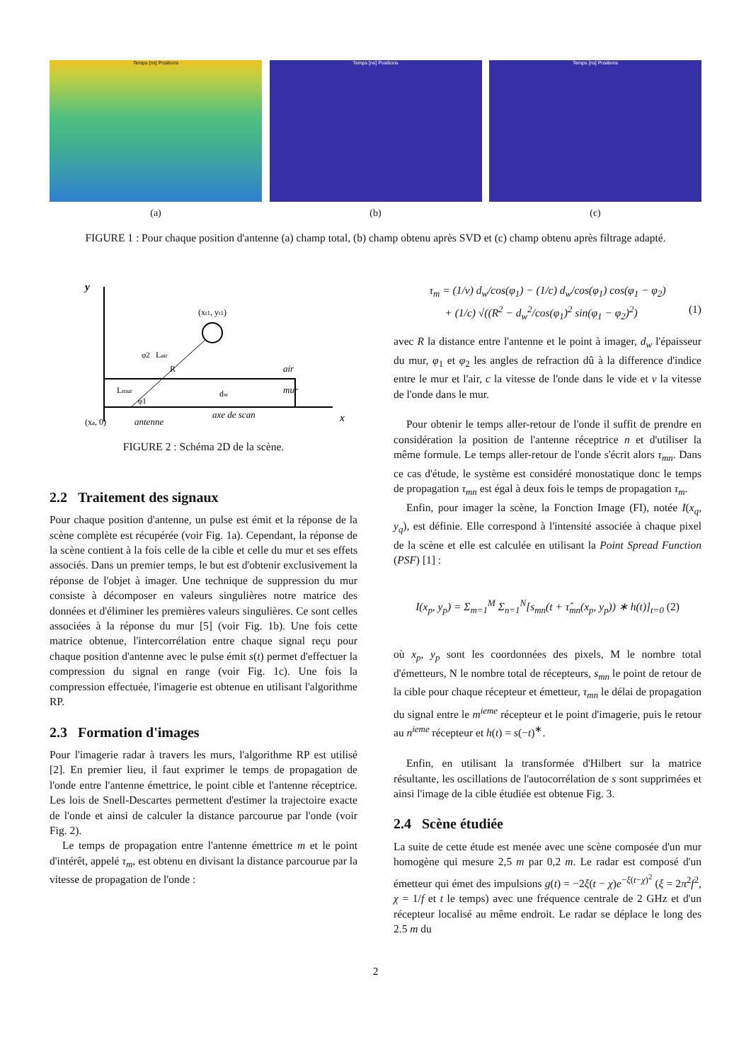Temps [ns] Positions
(a)
Temps [ns] Positions
(b)
Temps [ns] Positions
(c)
FIGURE 1 : Pour chaque position d'antenne (a) champ total, (b) champ obtenu après SVD et (c) champ obtenu après filtrage adapté.
y
x
(xt1, yt1)
Lair
R
air
mur
Lmur
dw
φ2
φ1
(xa, 0)
antenne
axe de scan
FIGURE 2 : Schéma 2D de la scène.
2.2 Traitement des signaux
Pour chaque position d'antenne, un pulse est émit et la réponse de la scène complète est récupérée (voir Fig. 1a). Cependant, la réponse de la scène contient à la fois celle de la cible et celle du mur et ses effets associés. Dans un premier temps, le but est d'obtenir exclusivement la réponse de l'objet à imager. Une technique de suppression du mur consiste à décomposer en valeurs singulières notre matrice des données et d'éliminer les premières valeurs singulières. Ce sont celles associées à la réponse du mur [5] (voir Fig. 1b). Une fois cette matrice obtenue, l'intercorrélation entre chaque signal reçu pour chaque position d'antenne avec le pulse émit s(t) permet d'effectuer la compression du signal en range (voir Fig. 1c). Une fois la compression effectuée, l'imagerie est obtenue en utilisant l'algorithme RP.
2.3 Formation d'images
Pour l'imagerie radar à travers les murs, l'algorithme RP est utilisé [2]. En premier lieu, il faut exprimer le temps de propagation de l'onde entre l'antenne émettrice, le point cible et l'antenne réceptrice. Les lois de Snell-Descartes permettent d'estimer la trajectoire exacte de l'onde et ainsi de calculer la distance parcourue par l'onde (voir Fig. 2).
Le temps de propagation entre l'antenne émettrice m et le point d'intérêt, appelé τ<sub>m</sub>, est obtenu en divisant la distance parcourue par la vitesse de propagation de l'onde :
τ<sub>m</sub> = (1/v) d<sub>w</sub>/cos(φ<sub>1</sub>) − (1/c) d<sub>w</sub>/cos(φ<sub>1</sub>) cos(φ<sub>1</sub> − φ<sub>2</sub>)
+ (1/c) √((R<sup>2</sup> − d<sub>w</sub><sup>2</sup>/cos(φ<sub>1</sub>)<sup>2</sup> sin(φ<sub>1</sub> − φ<sub>2</sub>)<sup>2</sup>) (1)
avec R la distance entre l'antenne et le point à imager, d<sub>w</sub> l'épaisseur du mur, φ<sub>1</sub> et φ<sub>2</sub> les angles de refraction dû à la difference d'indice entre le mur et l'air, c la vitesse de l'onde dans le vide et v la vitesse de l'onde dans le mur.
Pour obtenir le temps aller-retour de l'onde il suffit de prendre en considération la position de l'antenne réceptrice n et d'utiliser la même formule. Le temps aller-retour de l'onde s'écrit alors τ<sub>mn</sub>. Dans ce cas d'étude, le système est considéré monostatique donc le temps de propagation τ<sub>mn</sub> est égal à deux fois le temps de propagation τ<sub>m</sub>.
Enfin, pour imager la scène, la Fonction Image (FI), notée I(x<sub>q</sub>, y<sub>q</sub>), est définie. Elle correspond à l'intensité associée à chaque pixel de la scène et elle est calculée en utilisant la Point Spread Function (PSF) [1] :
I(x<sub>p</sub>, y<sub>p</sub>) = Σ<sub>m=1</sub><sup>M</sup> Σ<sub>n=1</sub><sup>N</sup>[s<sub>mn</sub>(t + τ̂<sub>mn</sub>(x<sub>p</sub>, y<sub>p</sub>)) ∗ h(t)]<sub>t=0</sub> (2)
où x<sub>p</sub>, y<sub>p</sub> sont les coordonnées des pixels, M le nombre total d'émetteurs, N le nombre total de récepteurs, s<sub>mn</sub> le point de retour de la cible pour chaque récepteur et émetteur, τ<sub>mn</sub> le délai de propagation du signal entre le m<sup>ieme</sup> récepteur et le point d'imagerie, puis le retour au n<sup>ieme</sup> récepteur et h(t) = s(−t)<sup>∗</sup>.
Enfin, en utilisant la transformée d'Hilbert sur la matrice résultante, les oscillations de l'autocorrélation de s sont supprimées et ainsi l'image de la cible étudiée est obtenue Fig. 3.
2.4 Scène étudiée
La suite de cette étude est menée avec une scène composée d'un mur homogène qui mesure 2,5 m par 0,2 m. Le radar est composé d'un émetteur qui émet des impulsions g(t) = −2ξ(t − χ)e<sup>−ξ(t−χ)<sup>2</sup></sup> (ξ = 2π<sup>2</sup>f<sup>2</sup>, χ = 1/f et t le temps) avec une fréquence centrale de 2 GHz et d'un récepteur localisé au même endroit. Le radar se déplace le long des 2.5 m du
2